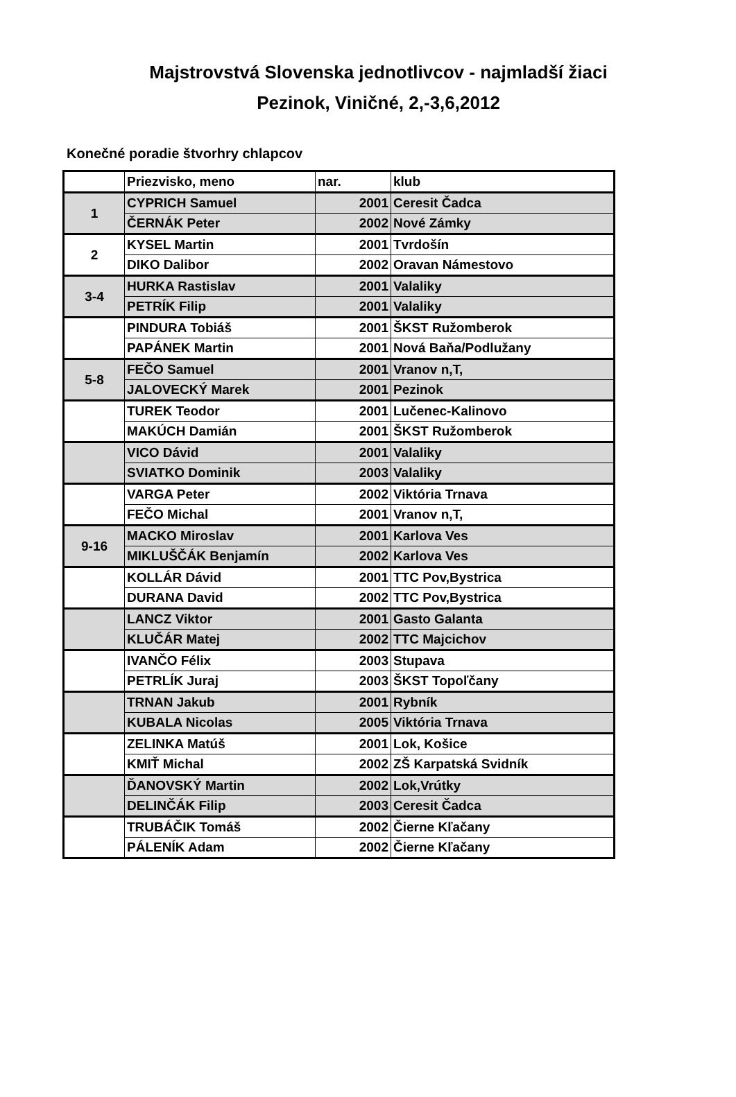Majstrovstvá Slovenska jednotlivcov - najmladší žiaci
Pezinok, Viničné, 2,-3,6,2012
Konečné poradie štvorhry chlapcov
| | Priezvisko, meno | nar. | klub |
| 1 | CYPRICH Samuel | 2001 | Ceresit Čadca |
| | ČERNÁK Peter | 2002 | Nové Zámky |
| 2 | KYSEL Martin | 2001 | Tvrdošín |
| | DIKO Dalibor | 2002 | Oravan Námestovo |
| 3-4 | HURKA Rastislav | 2001 | Valaliky |
| | PETRÍK Filip | 2001 | Valaliky |
| | PINDURA Tobiáš | 2001 | ŠKST Ružomberok |
| | PAPÁNEK Martin | 2001 | Nová Baňa/Podlužany |
| 5-8 | FEČO Samuel | 2001 | Vranov n,T, |
| | JALOVECKÝ Marek | 2001 | Pezinok |
| | TUREK Teodor | 2001 | Lučenec-Kalinovo |
| | MAKÚCH Damián | 2001 | ŠKST Ružomberok |
| | VICO Dávid | 2001 | Valaliky |
| | SVIATKO Dominik | 2003 | Valaliky |
| | VARGA Peter | 2002 | Viktória Trnava |
| | FEČO Michal | 2001 | Vranov n,T, |
| 9-16 | MACKO Miroslav | 2001 | Karlova Ves |
| | MIKLUŠČÁK Benjamín | 2002 | Karlova Ves |
| | KOLLÁR Dávid | 2001 | TTC Pov,Bystrica |
| | DURANA David | 2002 | TTC Pov,Bystrica |
| | LANCZ Viktor | 2001 | Gasto Galanta |
| | KLUČÁR Matej | 2002 | TTC Majcichov |
| | IVANČO Félix | 2003 | Stupava |
| | PETRLÍK Juraj | 2003 | ŠKST Topoľčany |
| | TRNAN Jakub | 2001 | Rybník |
| | KUBALA Nicolas | 2005 | Viktória Trnava |
| | ZELINKA Matúš | 2001 | Lok, Košice |
| | KMIŤ Michal | 2002 | ZŠ Karpatská Svidník |
| | ĎANOVSKÝ Martin | 2002 | Lok,Vrútky |
| | DELINČÁK Filip | 2003 | Ceresit Čadca |
| | TRUBÁČIK Tomáš | 2002 | Čierne Kľačany |
| | PÁLENÍK Adam | 2002 | Čierne Kľačany |